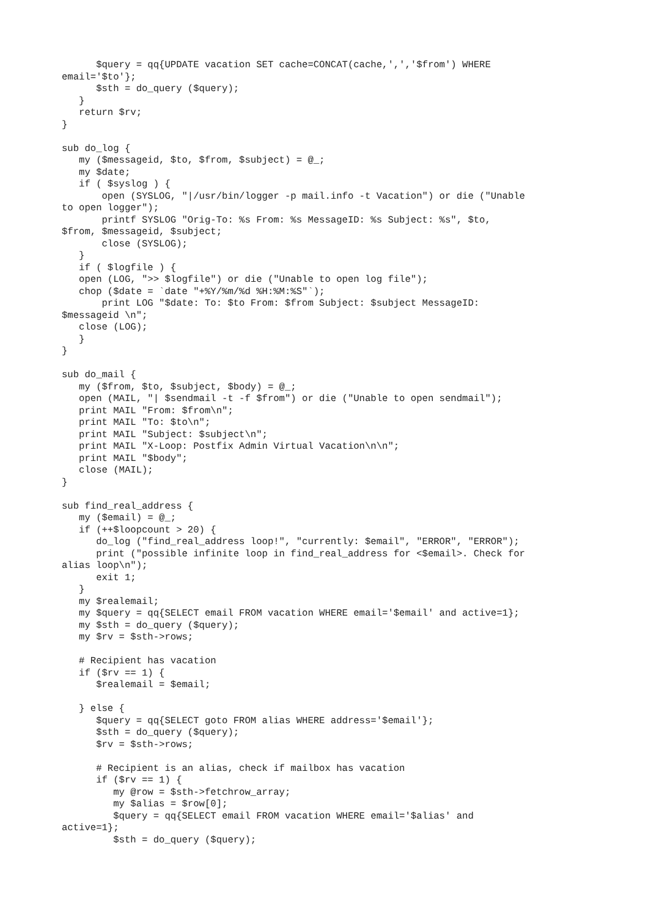$query = qq{UPDATE vacation SET cache=CONCAT(cache,',','$from') WHERE
email='$to'};
      $sth = do_query ($query);
   }
   return $rv;
}

sub do_log {
   my ($messageid, $to, $from, $subject) = @_;
   my $date;
   if ( $syslog ) {
       open (SYSLOG, "|/usr/bin/logger -p mail.info -t Vacation") or die ("Unable
to open logger");
       printf SYSLOG "Orig-To: %s From: %s MessageID: %s Subject: %s", $to,
$from, $messageid, $subject;
       close (SYSLOG);
   }
   if ( $logfile ) {
   open (LOG, ">> $logfile") or die ("Unable to open log file");
   chop ($date = `date "+%Y/%m/%d %H:%M:%S"`);
       print LOG "$date: To: $to From: $from Subject: $subject MessageID:
$messageid \n";
   close (LOG);
   }
}

sub do_mail {
   my ($from, $to, $subject, $body) = @_;
   open (MAIL, "| $sendmail -t -f $from") or die ("Unable to open sendmail");
   print MAIL "From: $from\n";
   print MAIL "To: $to\n";
   print MAIL "Subject: $subject\n";
   print MAIL "X-Loop: Postfix Admin Virtual Vacation\n\n";
   print MAIL "$body";
   close (MAIL);
}

sub find_real_address {
   my ($email) = @_;
   if (++$loopcount > 20) {
      do_log ("find_real_address loop!", "currently: $email", "ERROR", "ERROR");
      print ("possible infinite loop in find_real_address for <$email>. Check for
alias loop\n");
      exit 1;
   }
   my $realemail;
   my $query = qq{SELECT email FROM vacation WHERE email='$email' and active=1};
   my $sth = do_query ($query);
   my $rv = $sth->rows;

   # Recipient has vacation
   if ($rv == 1) {
      $realemail = $email;

   } else {
      $query = qq{SELECT goto FROM alias WHERE address='$email'};
      $sth = do_query ($query);
      $rv = $sth->rows;

      # Recipient is an alias, check if mailbox has vacation
      if ($rv == 1) {
         my @row = $sth->fetchrow_array;
         my $alias = $row[0];
         $query = qq{SELECT email FROM vacation WHERE email='$alias' and
active=1};
         $sth = do_query ($query);